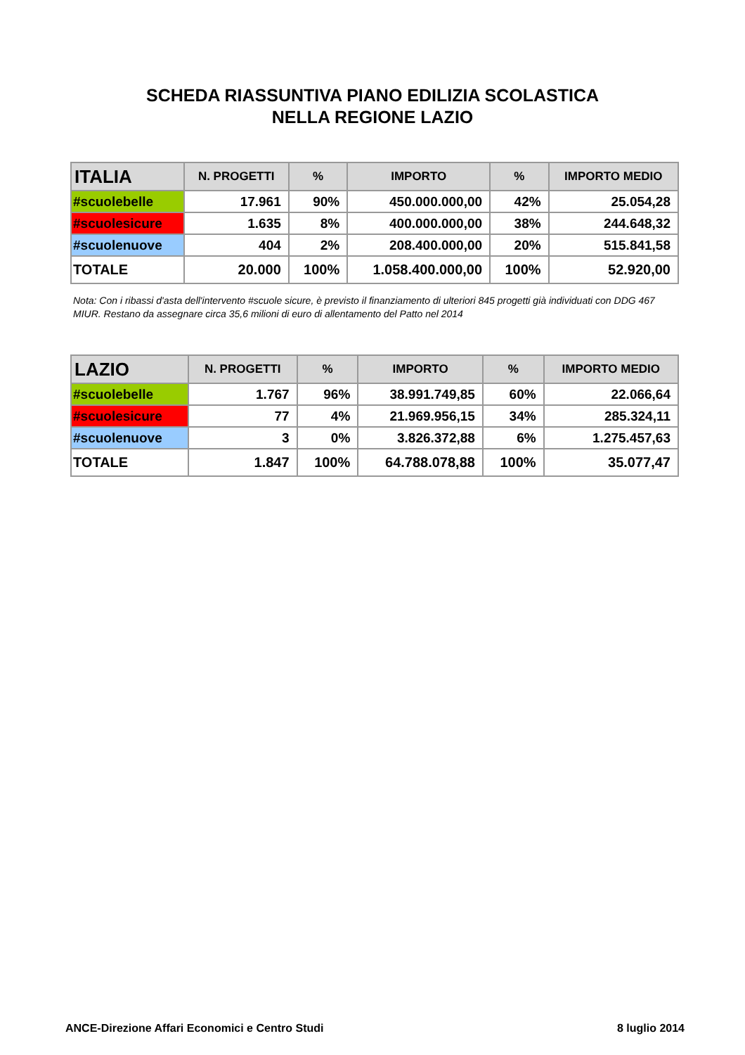SCHEDA RIASSUNTIVA PIANO EDILIZIA SCOLASTICA
NELLA REGIONE LAZIO
| ITALIA | N. PROGETTI | % | IMPORTO | % | IMPORTO MEDIO |
| --- | --- | --- | --- | --- | --- |
| #scuolebelle | 17.961 | 90% | 450.000.000,00 | 42% | 25.054,28 |
| #scuolesicure | 1.635 | 8% | 400.000.000,00 | 38% | 244.648,32 |
| #scuolenuove | 404 | 2% | 208.400.000,00 | 20% | 515.841,58 |
| TOTALE | 20.000 | 100% | 1.058.400.000,00 | 100% | 52.920,00 |
Nota: Con i ribassi d'asta dell'intervento #scuole sicure, è previsto il finanziamento di ulteriori 845 progetti già individuati con DDG 467 MIUR. Restano da assegnare circa 35,6 milioni di euro di allentamento del Patto nel 2014
| LAZIO | N. PROGETTI | % | IMPORTO | % | IMPORTO MEDIO |
| --- | --- | --- | --- | --- | --- |
| #scuolebelle | 1.767 | 96% | 38.991.749,85 | 60% | 22.066,64 |
| #scuolesicure | 77 | 4% | 21.969.956,15 | 34% | 285.324,11 |
| #scuolenuove | 3 | 0% | 3.826.372,88 | 6% | 1.275.457,63 |
| TOTALE | 1.847 | 100% | 64.788.078,88 | 100% | 35.077,47 |
ANCE-Direzione Affari Economici e Centro Studi 8 luglio 2014